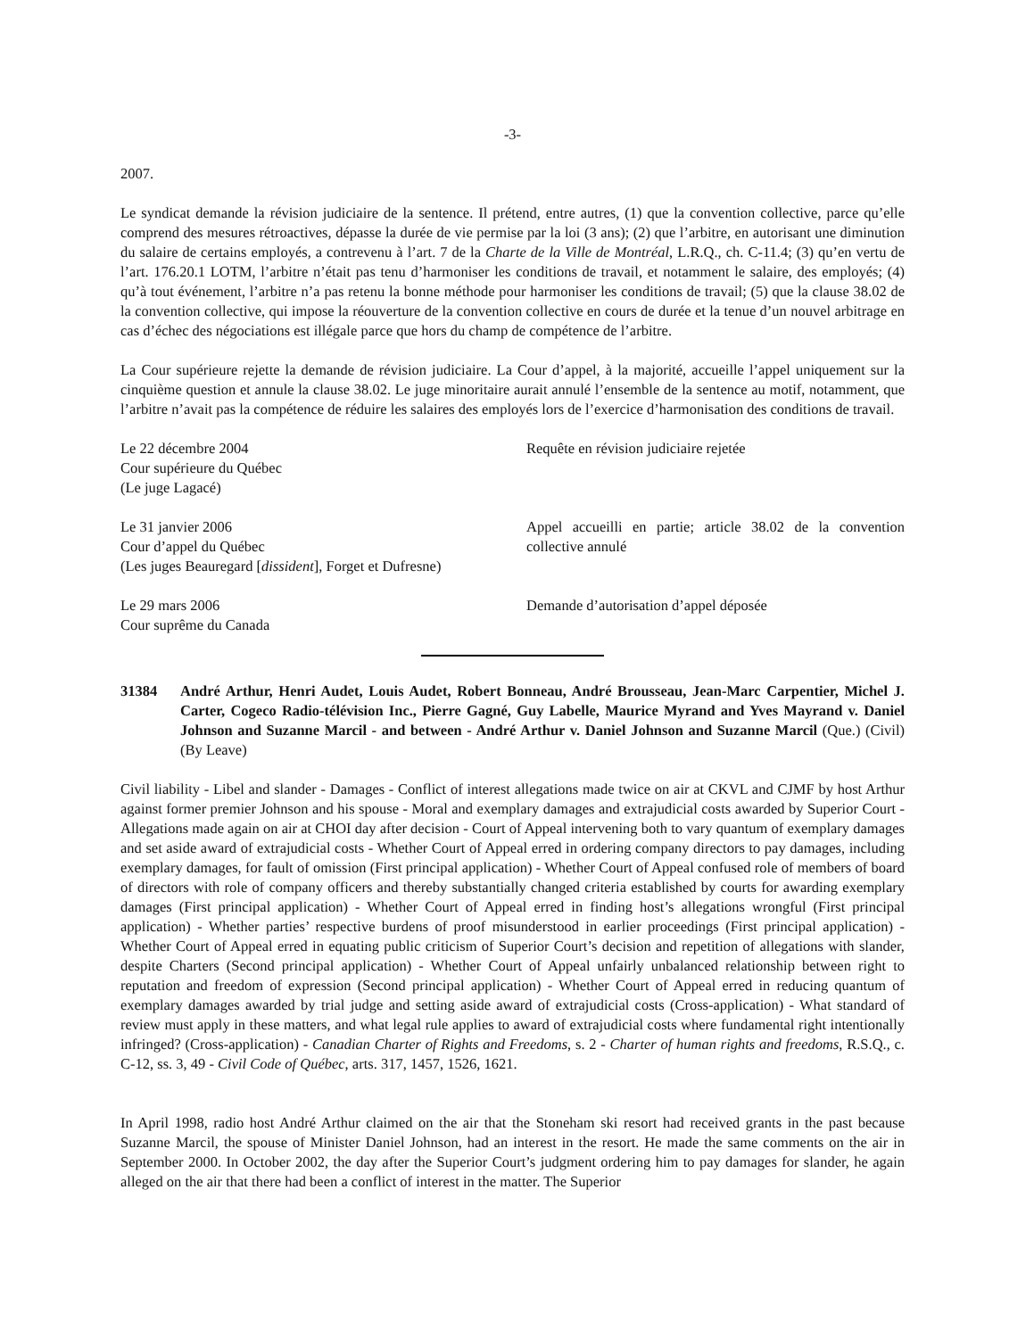-3-
2007.
Le syndicat demande la révision judiciaire de la sentence. Il prétend, entre autres, (1) que la convention collective, parce qu’elle comprend des mesures rétroactives, dépasse la durée de vie permise par la loi (3 ans); (2) que l’arbitre, en autorisant une diminution du salaire de certains employés, a contrevenu à l’art. 7 de la Charte de la Ville de Montréal, L.R.Q., ch. C-11.4; (3) qu’en vertu de l’art. 176.20.1 LOTM, l’arbitre n’était pas tenu d’harmoniser les conditions de travail, et notamment le salaire, des employés; (4) qu’à tout événement, l’arbitre n’a pas retenu la bonne méthode pour harmoniser les conditions de travail; (5) que la clause 38.02 de la convention collective, qui impose la réouverture de la convention collective en cours de durée et la tenue d’un nouvel arbitrage en cas d’échec des négociations est illégale parce que hors du champ de compétence de l’arbitre.
La Cour supérieure rejette la demande de révision judiciaire. La Cour d’appel, à la majorité, accueille l’appel uniquement sur la cinquième question et annule la clause 38.02. Le juge minoritaire aurait annulé l’ensemble de la sentence au motif, notamment, que l’arbitre n’avait pas la compétence de réduire les salaires des employés lors de l’exercice d’harmonisation des conditions de travail.
Le 22 décembre 2004
Cour supérieure du Québec
(Le juge Lagacé)
Requête en révision judiciaire rejetée
Le 31 janvier 2006
Cour d’appel du Québec
(Les juges Beauregard [dissident], Forget et Dufresne)
Appel accueilli en partie; article 38.02 de la convention collective annulé
Le 29 mars 2006
Cour suprême du Canada
Demande d’autorisation d’appel déposée
31384 André Arthur, Henri Audet, Louis Audet, Robert Bonneau, André Brousseau, Jean-Marc Carpentier, Michel J. Carter, Cogeco Radio-télévision Inc., Pierre Gagné, Guy Labelle, Maurice Myrand and Yves Mayrand v. Daniel Johnson and Suzanne Marcil - and between - André Arthur v. Daniel Johnson and Suzanne Marcil (Que.) (Civil) (By Leave)
Civil liability - Libel and slander - Damages - Conflict of interest allegations made twice on air at CKVL and CJMF by host Arthur against former premier Johnson and his spouse - Moral and exemplary damages and extrajudicial costs awarded by Superior Court - Allegations made again on air at CHOI day after decision - Court of Appeal intervening both to vary quantum of exemplary damages and set aside award of extrajudicial costs - Whether Court of Appeal erred in ordering company directors to pay damages, including exemplary damages, for fault of omission (First principal application) - Whether Court of Appeal confused role of members of board of directors with role of company officers and thereby substantially changed criteria established by courts for awarding exemplary damages (First principal application) - Whether Court of Appeal erred in finding host’s allegations wrongful (First principal application) - Whether parties’ respective burdens of proof misunderstood in earlier proceedings (First principal application) - Whether Court of Appeal erred in equating public criticism of Superior Court’s decision and repetition of allegations with slander, despite Charters (Second principal application) - Whether Court of Appeal unfairly unbalanced relationship between right to reputation and freedom of expression (Second principal application) - Whether Court of Appeal erred in reducing quantum of exemplary damages awarded by trial judge and setting aside award of extrajudicial costs (Cross-application) - What standard of review must apply in these matters, and what legal rule applies to award of extrajudicial costs where fundamental right intentionally infringed? (Cross-application) - Canadian Charter of Rights and Freedoms, s. 2 - Charter of human rights and freedoms, R.S.Q., c. C-12, ss. 3, 49 - Civil Code of Québec, arts. 317, 1457, 1526, 1621.
In April 1998, radio host André Arthur claimed on the air that the Stoneham ski resort had received grants in the past because Suzanne Marcil, the spouse of Minister Daniel Johnson, had an interest in the resort. He made the same comments on the air in September 2000. In October 2002, the day after the Superior Court’s judgment ordering him to pay damages for slander, he again alleged on the air that there had been a conflict of interest in the matter. The Superior